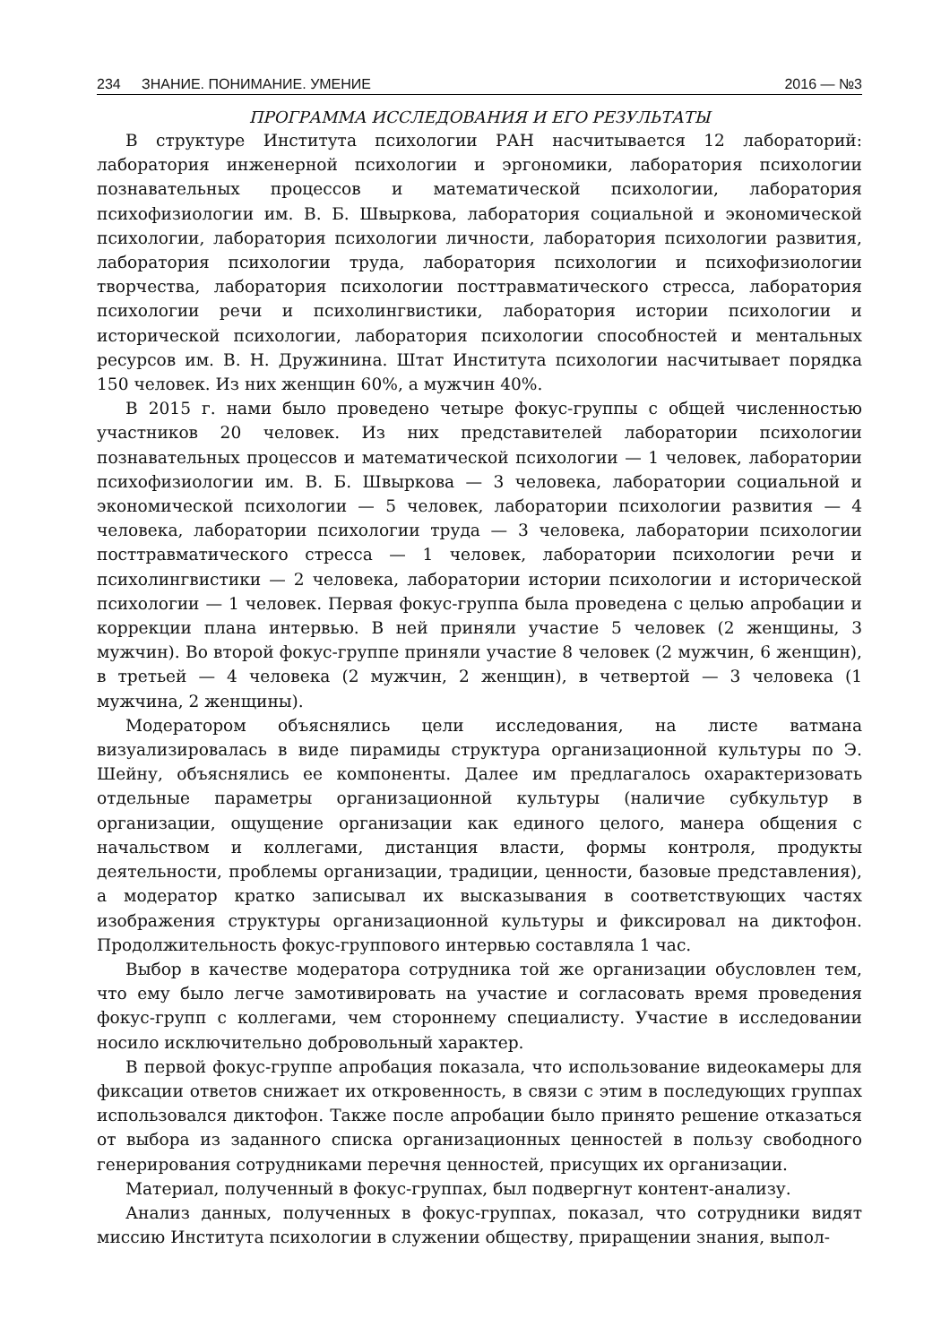234 ЗНАНИЕ. ПОНИМАНИЕ. УМЕНИЕ 2016 — №3
ПРОГРАММА ИССЛЕДОВАНИЯ И ЕГО РЕЗУЛЬТАТЫ
В структуре Института психологии РАН насчитывается 12 лабораторий: лаборатория инженерной психологии и эргономики, лаборатория психологии познавательных процессов и математической психологии, лаборатория психофизиологии им. В. Б. Швыркова, лаборатория социальной и экономической психологии, лаборатория психологии личности, лаборатория психологии развития, лаборатория психологии труда, лаборатория психологии и психофизиологии творчества, лаборатория психологии посттравматического стресса, лаборатория психологии речи и психолингвистики, лаборатория истории психологии и исторической психологии, лаборатория психологии способностей и ментальных ресурсов им. В. Н. Дружинина. Штат Института психологии насчитывает порядка 150 человек. Из них женщин 60%, а мужчин 40%.
В 2015 г. нами было проведено четыре фокус-группы с общей численностью участников 20 человек. Из них представителей лаборатории психологии познавательных процессов и математической психологии — 1 человек, лаборатории психофизиологии им. В. Б. Швыркова — 3 человека, лаборатории социальной и экономической психологии — 5 человек, лаборатории психологии развития — 4 человека, лаборатории психологии труда — 3 человека, лаборатории психологии посттравматического стресса — 1 человек, лаборатории психологии речи и психолингвистики — 2 человека, лаборатории истории психологии и исторической психологии — 1 человек. Первая фокус-группа была проведена с целью апробации и коррекции плана интервью. В ней приняли участие 5 человек (2 женщины, 3 мужчин). Во второй фокус-группе приняли участие 8 человек (2 мужчин, 6 женщин), в третьей — 4 человека (2 мужчин, 2 женщин), в четвертой — 3 человека (1 мужчина, 2 женщины).
Модератором объяснялись цели исследования, на листе ватмана визуализировалась в виде пирамиды структура организационной культуры по Э. Шейну, объяснялись ее компоненты. Далее им предлагалось охарактеризовать отдельные параметры организационной культуры (наличие субкультур в организации, ощущение организации как единого целого, манера общения с начальством и коллегами, дистанция власти, формы контроля, продукты деятельности, проблемы организации, традиции, ценности, базовые представления), а модератор кратко записывал их высказывания в соответствующих частях изображения структуры организационной культуры и фиксировал на диктофон. Продолжительность фокус-группового интервью составляла 1 час.
Выбор в качестве модератора сотрудника той же организации обусловлен тем, что ему было легче замотивировать на участие и согласовать время проведения фокус-групп с коллегами, чем стороннему специалисту. Участие в исследовании носило исключительно добровольный характер.
В первой фокус-группе апробация показала, что использование видеокамеры для фиксации ответов снижает их откровенность, в связи с этим в последующих группах использовался диктофон. Также после апробации было принято решение отказаться от выбора из заданного списка организационных ценностей в пользу свободного генерирования сотрудниками перечня ценностей, присущих их организации.
Материал, полученный в фокус-группах, был подвергнут контент-анализу.
Анализ данных, полученных в фокус-группах, показал, что сотрудники видят миссию Института психологии в служении обществу, приращении знания, выпол-